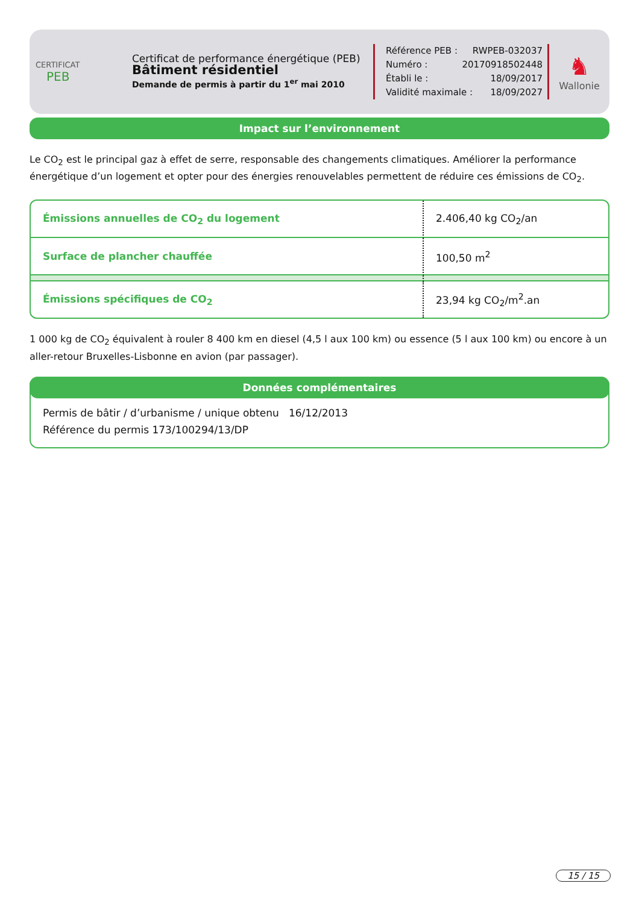CERTIFICAT
PEB
Certificat de performance énergétique (PEB)
Bâtiment résidentiel
Demande de permis à partir du 1<sup>er</sup> mai 2010
Référence PEB : RWPEB-032037
Numéro : 20170918502448
Établi le : 18/09/2017
Validité maximale : 18/09/2027
♞
Wallonie
Impact sur l’environnement
Le CO<sub>2</sub> est le principal gaz à effet de serre, responsable des changements climatiques. Améliorer la performance énergétique d’un logement et opter pour des énergies renouvelables permettent de réduire ces émissions de CO<sub>2</sub>.
| Émissions annuelles de CO<sub>2</sub> du logement | 2.406,40 kg CO<sub>2</sub>/an |
| Surface de plancher chauffée | 100,50 m<sup>2</sup> |
| Émissions spécifiques de CO<sub>2</sub> | 23,94 kg CO<sub>2</sub>/m<sup>2</sup>.an |
1 000 kg de CO<sub>2</sub> équivalent à rouler 8 400 km en diesel (4,5 l aux 100 km) ou essence (5 l aux 100 km) ou encore à un aller-retour Bruxelles-Lisbonne en avion (par passager).
Données complémentaires
Permis de bâtir / d’urbanisme / unique obtenu 16/12/2013
Référence du permis 173/100294/13/DP
15 / 15